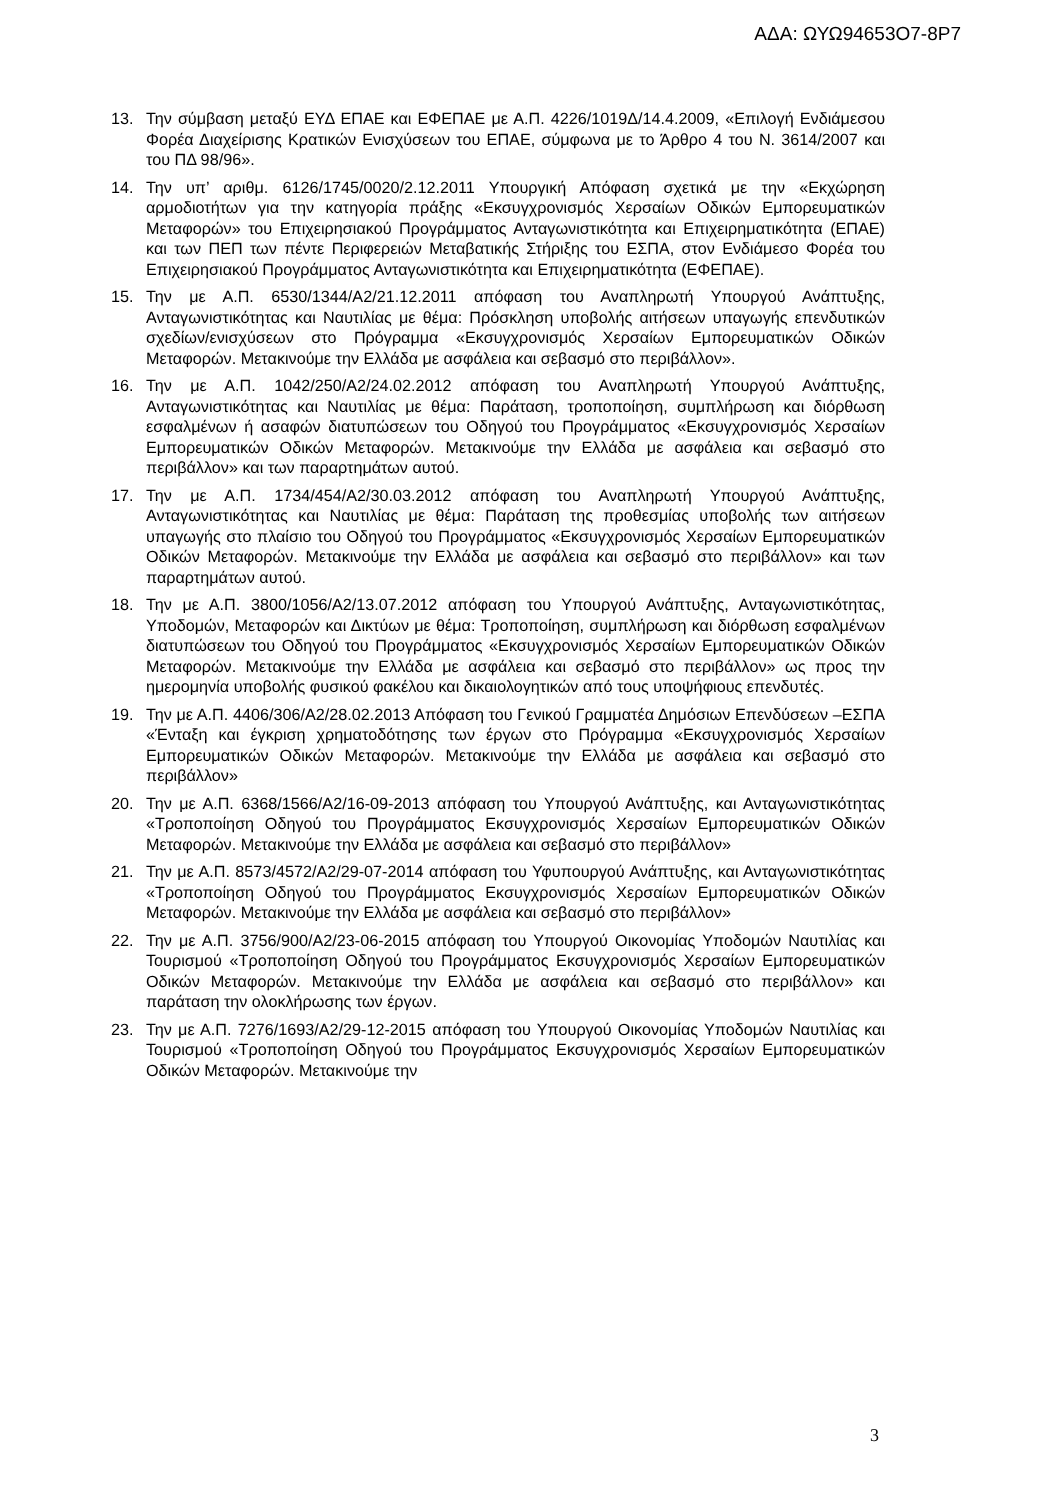ΑΔΑ: ΩΥΩ94653Ο7-8Ρ7
13. Την σύμβαση μεταξύ ΕΥΔ ΕΠΑΕ και ΕΦΕΠΑΕ με Α.Π. 4226/1019Δ/14.4.2009, «Επιλογή Ενδιάμεσου Φορέα Διαχείρισης Κρατικών Ενισχύσεων του ΕΠΑΕ, σύμφωνα με το Άρθρο 4 του Ν. 3614/2007 και του ΠΔ 98/96».
14. Την υπ’ αριθμ. 6126/1745/0020/2.12.2011 Υπουργική Απόφαση σχετικά με την «Εκχώρηση αρμοδιοτήτων για την κατηγορία πράξης «Εκσυγχρονισμός Χερσαίων Οδικών Εμπορευματικών Μεταφορών» του Επιχειρησιακού Προγράμματος Ανταγωνιστικότητα και Επιχειρηματικότητα (ΕΠΑΕ) και των ΠΕΠ των πέντε Περιφερειών Μεταβατικής Στήριξης του ΕΣΠΑ, στον Ενδιάμεσο Φορέα του Επιχειρησιακού Προγράμματος Ανταγωνιστικότητα και Επιχειρηματικότητα (ΕΦΕΠΑΕ).
15. Την με Α.Π. 6530/1344/Α2/21.12.2011 απόφαση του Αναπληρωτή Υπουργού Ανάπτυξης, Ανταγωνιστικότητας και Ναυτιλίας με θέμα: Πρόσκληση υποβολής αιτήσεων υπαγωγής επενδυτικών σχεδίων/ενισχύσεων στο Πρόγραμμα «Εκσυγχρονισμός Χερσαίων Εμπορευματικών Οδικών Μεταφορών. Μετακινούμε την Ελλάδα με ασφάλεια και σεβασμό στο περιβάλλον».
16. Την με Α.Π. 1042/250/Α2/24.02.2012 απόφαση του Αναπληρωτή Υπουργού Ανάπτυξης, Ανταγωνιστικότητας και Ναυτιλίας με θέμα: Παράταση, τροποποίηση, συμπλήρωση και διόρθωση εσφαλμένων ή ασαφών διατυπώσεων του Οδηγού του Προγράμματος «Εκσυγχρονισμός Χερσαίων Εμπορευματικών Οδικών Μεταφορών. Μετακινούμε την Ελλάδα με ασφάλεια και σεβασμό στο περιβάλλον» και των παραρτημάτων αυτού.
17. Την με Α.Π. 1734/454/Α2/30.03.2012 απόφαση του Αναπληρωτή Υπουργού Ανάπτυξης, Ανταγωνιστικότητας και Ναυτιλίας με θέμα: Παράταση της προθεσμίας υποβολής των αιτήσεων υπαγωγής στο πλαίσιο του Οδηγού του Προγράμματος «Εκσυγχρονισμός Χερσαίων Εμπορευματικών Οδικών Μεταφορών. Μετακινούμε την Ελλάδα με ασφάλεια και σεβασμό στο περιβάλλον» και των παραρτημάτων αυτού.
18. Την με Α.Π. 3800/1056/Α2/13.07.2012 απόφαση του Υπουργού Ανάπτυξης, Ανταγωνιστικότητας, Υποδομών, Μεταφορών και Δικτύων με θέμα: Τροποποίηση, συμπλήρωση και διόρθωση εσφαλμένων διατυπώσεων του Οδηγού του Προγράμματος «Εκσυγχρονισμός Χερσαίων Εμπορευματικών Οδικών Μεταφορών. Μετακινούμε την Ελλάδα με ασφάλεια και σεβασμό στο περιβάλλον» ως προς την ημερομηνία υποβολής φυσικού φακέλου και δικαιολογητικών από τους υποψήφιους επενδυτές.
19. Την με Α.Π. 4406/306/Α2/28.02.2013 Απόφαση του Γενικού Γραμματέα Δημόσιων Επενδύσεων –ΕΣΠΑ «Ένταξη και έγκριση χρηματοδότησης των έργων στο Πρόγραμμα «Εκσυγχρονισμός Χερσαίων Εμπορευματικών Οδικών Μεταφορών. Μετακινούμε την Ελλάδα με ασφάλεια και σεβασμό στο περιβάλλον»
20. Την με Α.Π. 6368/1566/Α2/16-09-2013 απόφαση του Υπουργού Ανάπτυξης, και Ανταγωνιστικότητας «Τροποποίηση Οδηγού του Προγράμματος Εκσυγχρονισμός Χερσαίων Εμπορευματικών Οδικών Μεταφορών. Μετακινούμε την Ελλάδα με ασφάλεια και σεβασμό στο περιβάλλον»
21. Την με Α.Π. 8573/4572/Α2/29-07-2014 απόφαση του Υφυπουργού Ανάπτυξης, και Ανταγωνιστικότητας «Τροποποίηση Οδηγού του Προγράμματος Εκσυγχρονισμός Χερσαίων Εμπορευματικών Οδικών Μεταφορών. Μετακινούμε την Ελλάδα με ασφάλεια και σεβασμό στο περιβάλλον»
22. Την με Α.Π. 3756/900/Α2/23-06-2015 απόφαση του Υπουργού Οικονομίας Υποδομών Ναυτιλίας και Τουρισμού «Τροποποίηση Οδηγού του Προγράμματος Εκσυγχρονισμός Χερσαίων Εμπορευματικών Οδικών Μεταφορών. Μετακινούμε την Ελλάδα με ασφάλεια και σεβασμό στο περιβάλλον» και παράταση την ολοκλήρωσης των έργων.
23. Την με Α.Π. 7276/1693/Α2/29-12-2015 απόφαση του Υπουργού Οικονομίας Υποδομών Ναυτιλίας και Τουρισμού «Τροποποίηση Οδηγού του Προγράμματος Εκσυγχρονισμός Χερσαίων Εμπορευματικών Οδικών Μεταφορών. Μετακινούμε την
3